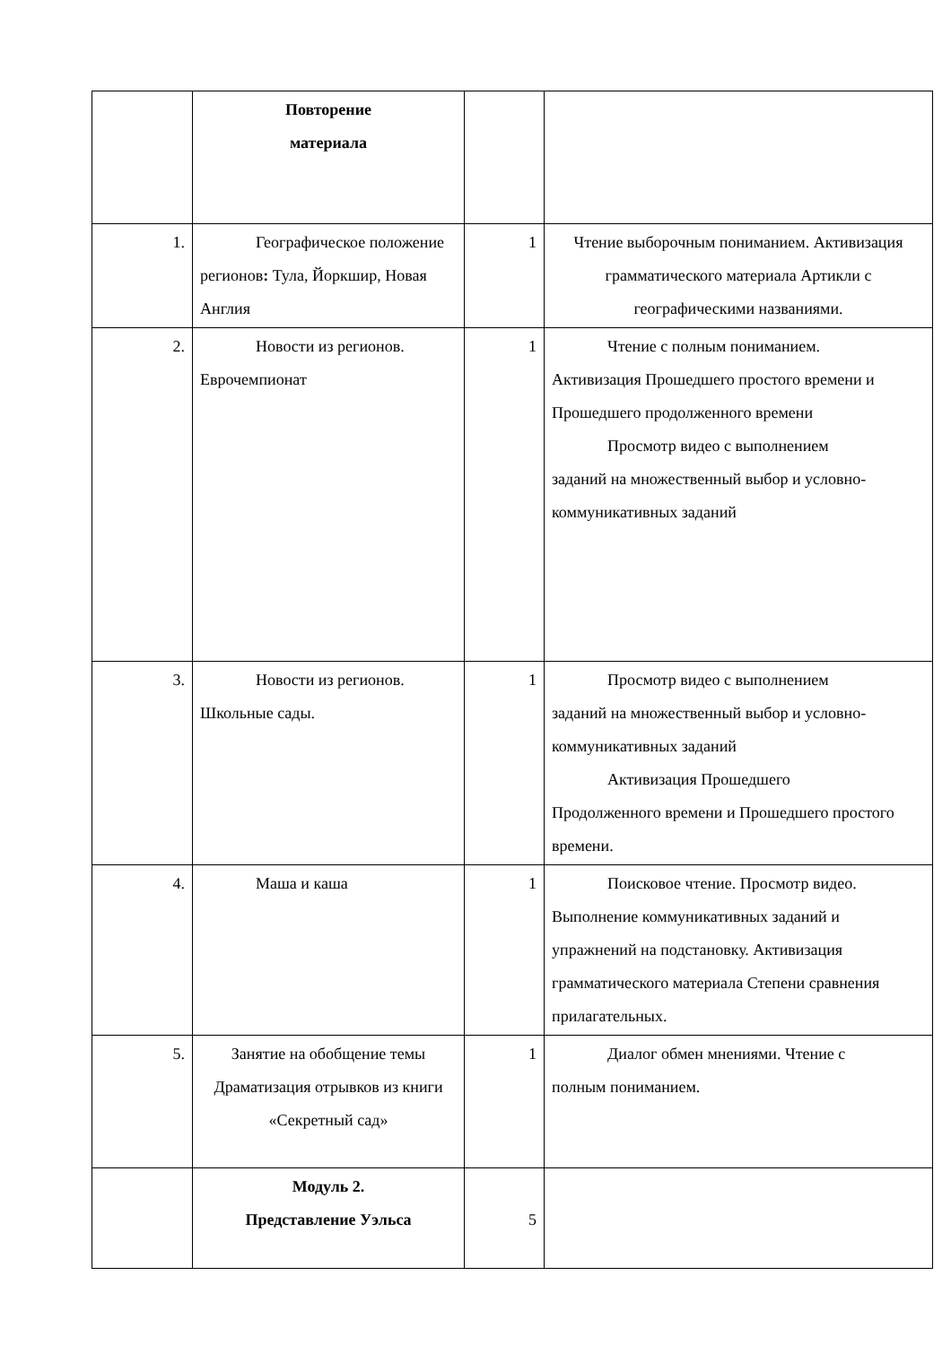| | Повторение материала | | |
| 1. | Географическое положение регионов : Тула, Йоркшир, Новая Англия | 1 | Чтение выборочным пониманием. Активизация грамматического материала Артикли с географическими названиями. |
| 2. | Новости из регионов. Еврочемпионат | 1 | Чтение с полным пониманием. Активизация Прошедшего простого времени и Прошедшего продолженного времени Просмотр видео с выполнением заданий на множественный выбор и условно-коммуникативных заданий |
| 3. | Новости из регионов. Школьные сады. | 1 | Просмотр видео с выполнением заданий на множественный выбор и условно-коммуникативных заданий Активизация Прошедшего Продолженного времени и Прошедшего простого времени. |
| 4. | Маша и каша | 1 | Поисковое чтение. Просмотр видео. Выполнение коммуникативных заданий и упражнений на подстановку. Активизация грамматического материала Степени сравнения прилагательных. |
| 5. | Занятие на обобщение темы Драматизация отрывков из книги «Секретный сад» | 1 | Диалог обмен мнениями. Чтение с полным пониманием. |
| | Модуль 2. Представление Уэльса | 5 | |